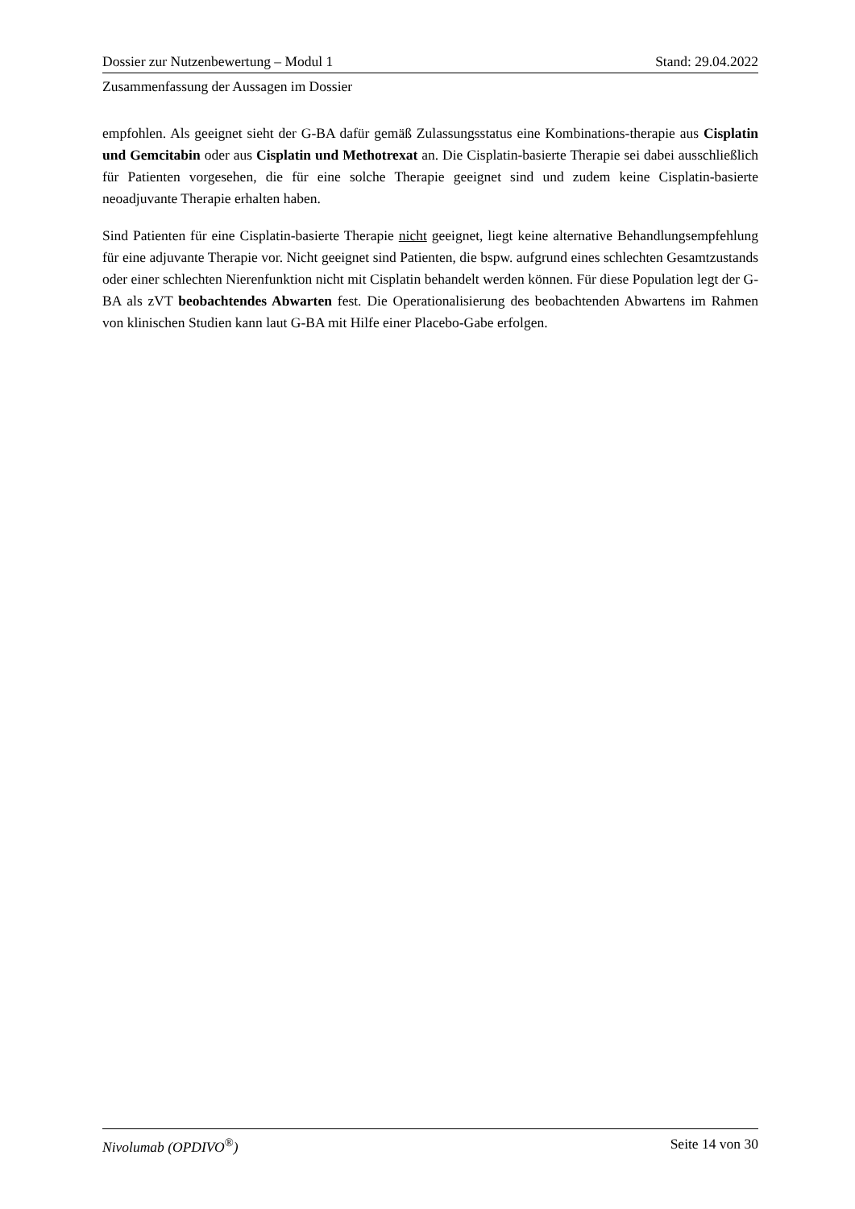Dossier zur Nutzenbewertung – Modul 1 Stand: 29.04.2022
Zusammenfassung der Aussagen im Dossier
empfohlen. Als geeignet sieht der G-BA dafür gemäß Zulassungsstatus eine Kombinations-therapie aus Cisplatin und Gemcitabin oder aus Cisplatin und Methotrexat an. Die Cisplatin-basierte Therapie sei dabei ausschließlich für Patienten vorgesehen, die für eine solche Therapie geeignet sind und zudem keine Cisplatin-basierte neoadjuvante Therapie erhalten haben.
Sind Patienten für eine Cisplatin-basierte Therapie nicht geeignet, liegt keine alternative Behandlungsempfehlung für eine adjuvante Therapie vor. Nicht geeignet sind Patienten, die bspw. aufgrund eines schlechten Gesamtzustands oder einer schlechten Nierenfunktion nicht mit Cisplatin behandelt werden können. Für diese Population legt der G-BA als zVT beobachtendes Abwarten fest. Die Operationalisierung des beobachtenden Abwartens im Rahmen von klinischen Studien kann laut G-BA mit Hilfe einer Placebo-Gabe erfolgen.
Nivolumab (OPDIVO<sup>®</sup>) Seite 14 von 30